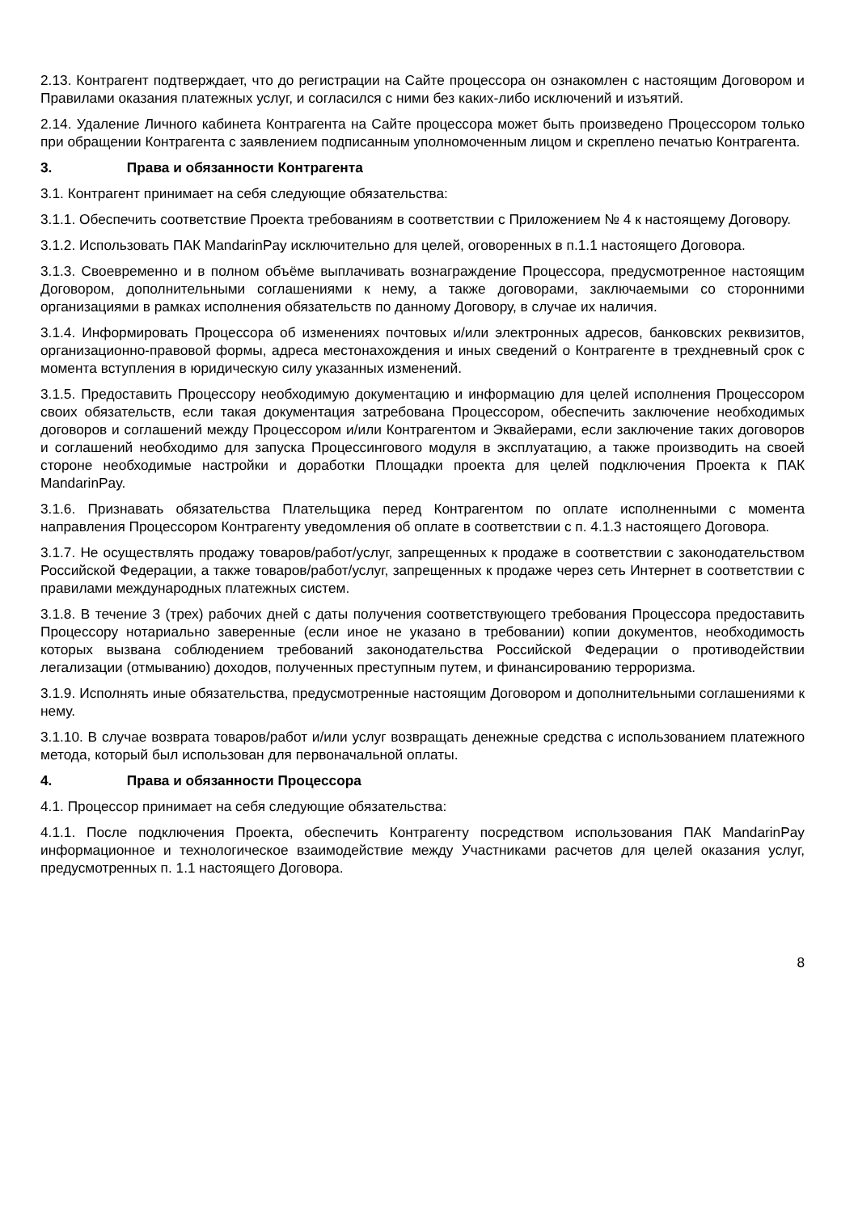2.13. Контрагент подтверждает, что до регистрации на Сайте процессора он ознакомлен с настоящим Договором и Правилами оказания платежных услуг, и согласился с ними без каких-либо исключений и изъятий.
2.14. Удаление Личного кабинета Контрагента на Сайте процессора может быть произведено Процессором только при обращении Контрагента с заявлением подписанным уполномоченным лицом и скреплено печатью Контрагента.
3. Права и обязанности Контрагента
3.1. Контрагент принимает на себя следующие обязательства:
3.1.1. Обеспечить соответствие Проекта требованиям в соответствии с Приложением № 4 к настоящему Договору.
3.1.2. Использовать ПАК MandarinPay исключительно для целей, оговоренных в п.1.1 настоящего Договора.
3.1.3. Своевременно и в полном объёме выплачивать вознаграждение Процессора, предусмотренное настоящим Договором, дополнительными соглашениями к нему, а также договорами, заключаемыми со сторонними организациями в рамках исполнения обязательств по данному Договору, в случае их наличия.
3.1.4. Информировать Процессора об изменениях почтовых и/или электронных адресов, банковских реквизитов, организационно-правовой формы, адреса местонахождения и иных сведений о Контрагенте в трехдневный срок с момента вступления в юридическую силу указанных изменений.
3.1.5. Предоставить Процессору необходимую документацию и информацию для целей исполнения Процессором своих обязательств, если такая документация затребована Процессором, обеспечить заключение необходимых договоров и соглашений между Процессором и/или Контрагентом и Эквайерами, если заключение таких договоров и соглашений необходимо для запуска Процессингового модуля в эксплуатацию, а также производить на своей стороне необходимые настройки и доработки Площадки проекта для целей подключения Проекта к ПАК MandarinPay.
3.1.6. Признавать обязательства Плательщика перед Контрагентом по оплате исполненными с момента направления Процессором Контрагенту уведомления об оплате в соответствии с п. 4.1.3 настоящего Договора.
3.1.7. Не осуществлять продажу товаров/работ/услуг, запрещенных к продаже в соответствии с законодательством Российской Федерации, а также товаров/работ/услуг, запрещенных к продаже через сеть Интернет в соответствии с правилами международных платежных систем.
3.1.8. В течение 3 (трех) рабочих дней с даты получения соответствующего требования Процессора предоставить Процессору нотариально заверенные (если иное не указано в требовании) копии документов, необходимость которых вызвана соблюдением требований законодательства Российской Федерации о противодействии легализации (отмыванию) доходов, полученных преступным путем, и финансированию терроризма.
3.1.9. Исполнять иные обязательства, предусмотренные настоящим Договором и дополнительными соглашениями к нему.
3.1.10. В случае возврата товаров/работ и/или услуг возвращать денежные средства с использованием платежного метода, который был использован для первоначальной оплаты.
4. Права и обязанности Процессора
4.1. Процессор принимает на себя следующие обязательства:
4.1.1. После подключения Проекта, обеспечить Контрагенту посредством использования ПАК MandarinPay информационное и технологическое взаимодействие между Участниками расчетов для целей оказания услуг, предусмотренных п. 1.1 настоящего Договора.
8